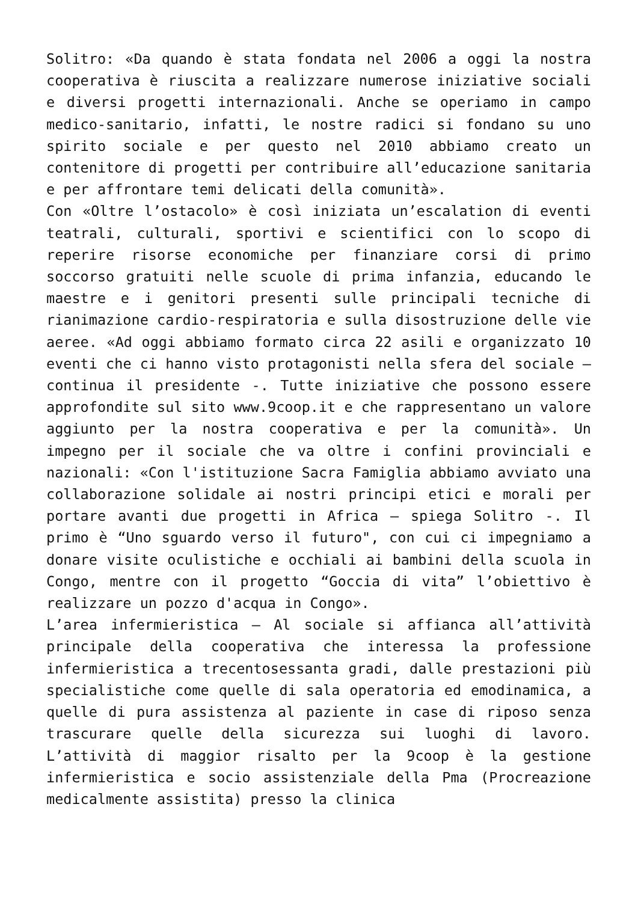Solitro: «Da quando è stata fondata nel 2006 a oggi la nostra cooperativa è riuscita a realizzare numerose iniziative sociali e diversi progetti internazionali. Anche se operiamo in campo medico-sanitario, infatti, le nostre radici si fondano su uno spirito sociale e per questo nel 2010 abbiamo creato un contenitore di progetti per contribuire all’educazione sanitaria e per affrontare temi delicati della comunità».
Con «Oltre l’ostacolo» è così iniziata un’escalation di eventi teatrali, culturali, sportivi e scientifici con lo scopo di reperire risorse economiche per finanziare corsi di primo soccorso gratuiti nelle scuole di prima infanzia, educando le maestre e i genitori presenti sulle principali tecniche di rianimazione cardio-respiratoria e sulla disostruzione delle vie aeree. «Ad oggi abbiamo formato circa 22 asili e organizzato 10 eventi che ci hanno visto protagonisti nella sfera del sociale – continua il presidente -. Tutte iniziative che possono essere approfondite sul sito www.9coop.it e che rappresentano un valore aggiunto per la nostra cooperativa e per la comunità». Un impegno per il sociale che va oltre i confini provinciali e nazionali: «Con l'istituzione Sacra Famiglia abbiamo avviato una collaborazione solidale ai nostri principi etici e morali per portare avanti due progetti in Africa – spiega Solitro -. Il primo è “Uno sguardo verso il futuro", con cui ci impegniamo a donare visite oculistiche e occhiali ai bambini della scuola in Congo, mentre con il progetto “Goccia di vita” l’obiettivo è realizzare un pozzo d'acqua in Congo».
L’area infermieristica – Al sociale si affianca all’attività principale della cooperativa che interessa la professione infermieristica a trecentosessanta gradi, dalle prestazioni più specialistiche come quelle di sala operatoria ed emodinamica, a quelle di pura assistenza al paziente in case di riposo senza trascurare quelle della sicurezza sui luoghi di lavoro. L’attività di maggior risalto per la 9coop è la gestione infermieristica e socio assistenziale della Pma (Procreazione medicalmente assistita) presso la clinica